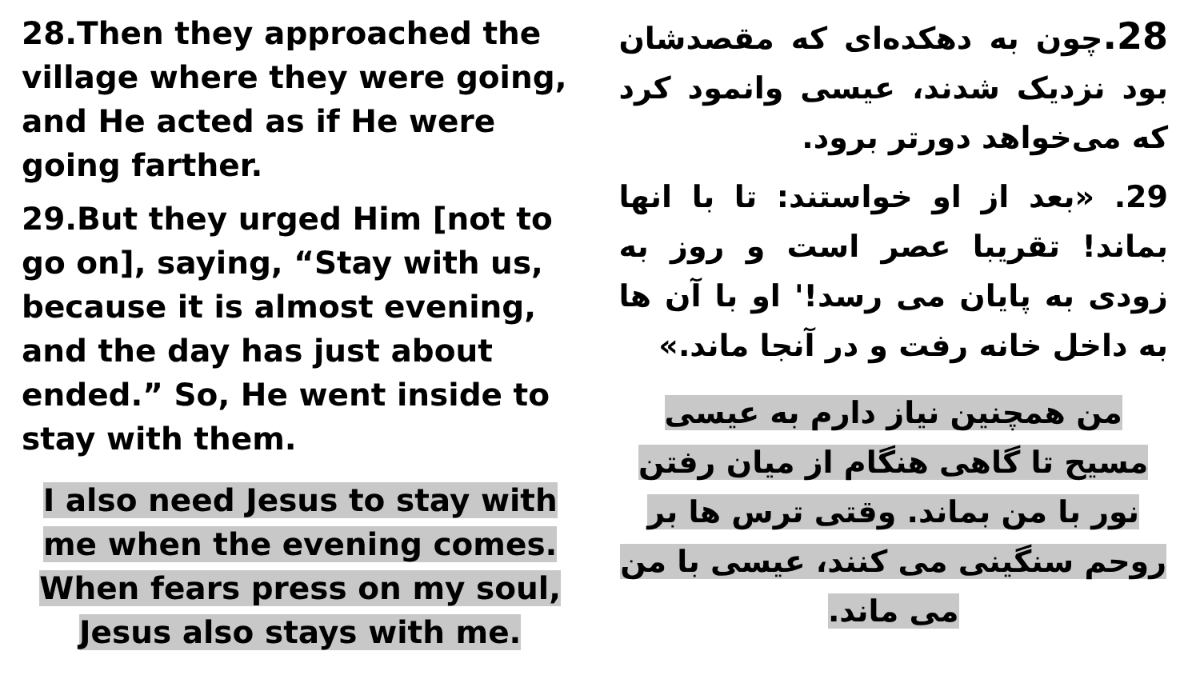28.Then they approached the village where they were going, and He acted as if He were going farther.
29.But they urged Him [not to go on], saying, “Stay with us, because it is almost evening, and the day has just about ended.” So, He went inside to stay with them.
I also need Jesus to stay with me when the evening comes. When fears press on my soul, Jesus also stays with me.
28. چون به دهکده‌ای که مقصدشان بود نزدیک شدند، عیسی وانمود کرد که می‌خواهد دورتر برود.
29. «بعد از او خواستند: تا با انها بماند! تقریبا عصر است و روز به زودی به پایان می رسد!' او با آن ها به داخل خانه رفت و در آنجا ماند.»
من همچنین نیاز دارم به عیسی مسیح تا گاهی هنگام از میان رفتن نور با من بماند. وقتی ترس ها بر روحم سنگینی می کنند، عیسی با من می ماند.